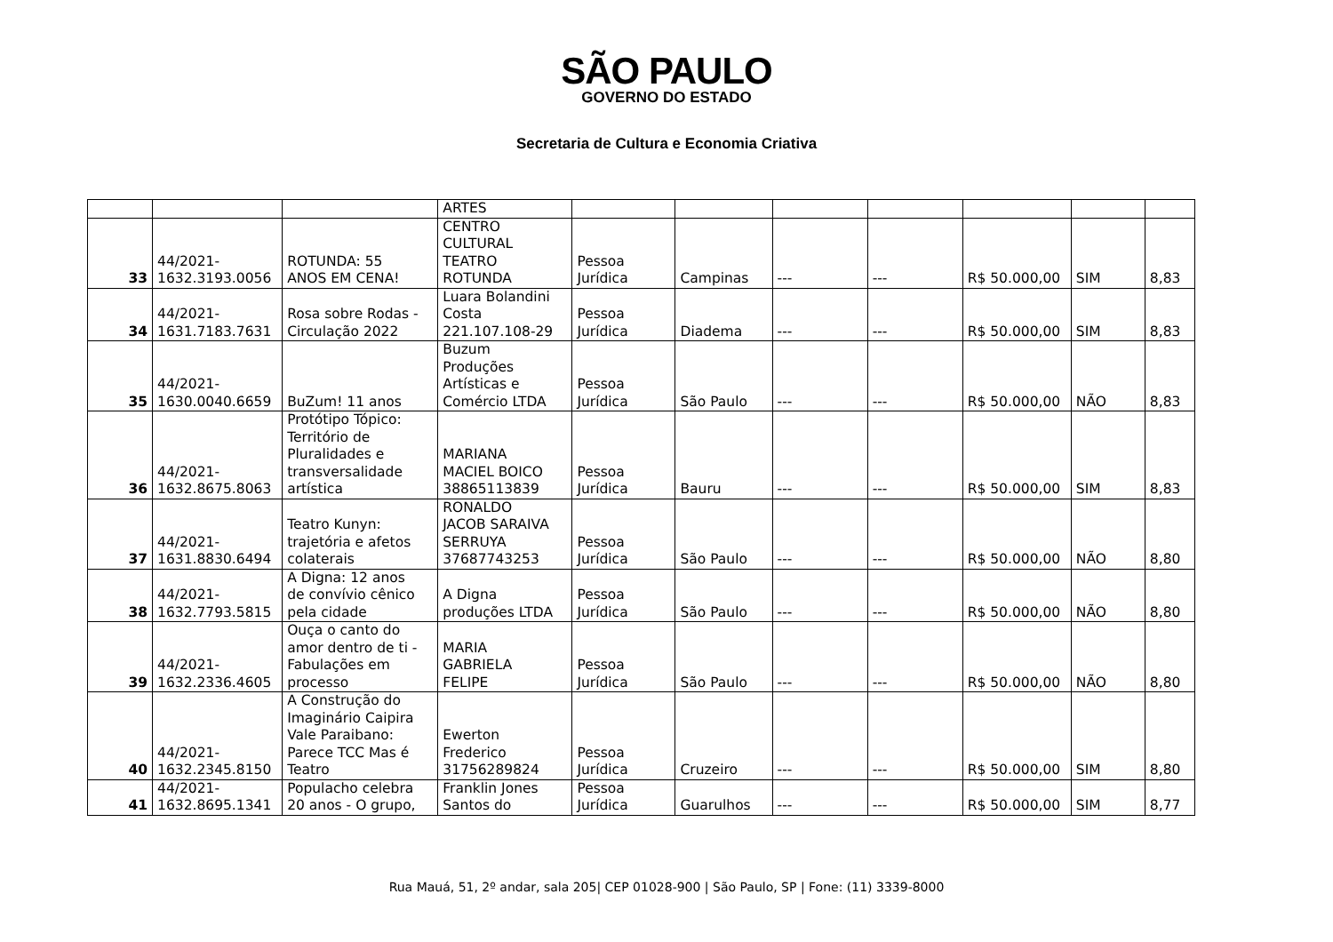SÃO PAULO
GOVERNO DO ESTADO
Secretaria de Cultura e Economia Criativa
| | | | ARTES | | | | | | | |
| 33 | 44/2021- 1632.3193.0056 | ROTUNDA: 55 ANOS EM CENA! | CENTRO CULTURAL TEATRO ROTUNDA | Pessoa Jurídica | Campinas | --- | --- | R$ 50.000,00 | SIM | 8,83 |
| 34 | 44/2021- 1631.7183.7631 | Rosa sobre Rodas - Circulação 2022 | Luara Bolandini Costa 221.107.108-29 | Pessoa Jurídica | Diadema | --- | --- | R$ 50.000,00 | SIM | 8,83 |
| 35 | 44/2021- 1630.0040.6659 | BuZum! 11 anos | Buzum Produções Artísticas e Comércio LTDA | Pessoa Jurídica | São Paulo | --- | --- | R$ 50.000,00 | NÃO | 8,83 |
| 36 | 44/2021- 1632.8675.8063 | Protótipo Tópico: Território de Pluralidades e transversalidade artística | MARIANA MACIEL BOICO 38865113839 | Pessoa Jurídica | Bauru | --- | --- | R$ 50.000,00 | SIM | 8,83 |
| 37 | 44/2021- 1631.8830.6494 | Teatro Kunyn: trajetória e afetos colaterais | RONALDO JACOB SARAIVA SERRUYA 37687743253 | Pessoa Jurídica | São Paulo | --- | --- | R$ 50.000,00 | NÃO | 8,80 |
| 38 | 44/2021- 1632.7793.5815 | A Digna: 12 anos de convívio cênico pela cidade | A Digna produções LTDA | Pessoa Jurídica | São Paulo | --- | --- | R$ 50.000,00 | NÃO | 8,80 |
| 39 | 44/2021- 1632.2336.4605 | Ouça o canto do amor dentro de ti - Fabulações em processo | MARIA GABRIELA FELIPE | Pessoa Jurídica | São Paulo | --- | --- | R$ 50.000,00 | NÃO | 8,80 |
| 40 | 44/2021- 1632.2345.8150 | A Construção do Imaginário Caipira Vale Paraibano: Parece TCC Mas é Teatro | Ewerton Frederico 31756289824 | Pessoa Jurídica | Cruzeiro | --- | --- | R$ 50.000,00 | SIM | 8,80 |
| 41 | 44/2021- 1632.8695.1341 | Populacho celebra 20 anos - O grupo, | Franklin Jones Santos do | Pessoa Jurídica | Guarulhos | --- | --- | R$ 50.000,00 | SIM | 8,77 |
Rua Mauá, 51, 2º andar, sala 205| CEP 01028-900 | São Paulo, SP | Fone: (11) 3339-8000